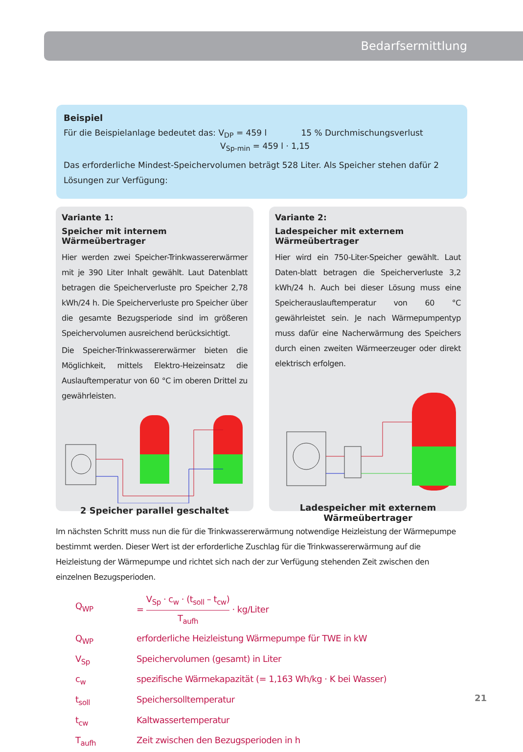Bedarfsermittlung
Beispiel
Für die Beispielanlage bedeutet das: V<sub>DP</sub> = 459 l 15 % Durchmischungsverlust
V<sub>Sp-min</sub> = 459 l · 1,15
Das erforderliche Mindest-Speichervolumen beträgt 528 Liter. Als Speicher stehen dafür 2 Lösungen zur Verfügung:
Variante 1:
Speicher mit internem Wärmeübertrager
Hier werden zwei Speicher-Trinkwassererwärmer mit je 390 Liter Inhalt gewählt. Laut Datenblatt betragen die Speicherverluste pro Speicher 2,78 kWh/24 h. Die Speicherverluste pro Speicher über die gesamte Bezugsperiode sind im größeren Speichervolumen ausreichend berücksichtigt.
Die Speicher-Trinkwassererwärmer bieten die Möglichkeit, mittels Elektro-Heizeinsatz die Auslauftemperatur von 60 °C im oberen Drittel zu gewährleisten.
2 Speicher parallel geschaltet
Variante 2:
Ladespeicher mit externem Wärmeübertrager
Hier wird ein 750-Liter-Speicher gewählt. Laut Daten-blatt betragen die Speicherverluste 3,2 kWh/24 h. Auch bei dieser Lösung muss eine Speicherauslauftemperatur von 60 °C gewährleistet sein. Je nach Wärmepumpentyp muss dafür eine Nacherwärmung des Speichers durch einen zweiten Wärmeerzeuger oder direkt elektrisch erfolgen.
Ladespeicher mit externem
Wärmeübertrager
Im nächsten Schritt muss nun die für die Trinkwassererwärmung notwendige Heizleistung der Wärmepumpe bestimmt werden. Dieser Wert ist der erforderliche Zuschlag für die Trinkwassererwärmung auf die Heizleistung der Wärmepumpe und richtet sich nach der zur Verfügung stehenden Zeit zwischen den einzelnen Bezugsperioden.
| Q<sub>WP</sub> | = V<sub>Sp</sub> · c<sub>w</sub> · (t<sub>soll</sub> – t<sub>cw</sub>) T<sub>aufh</sub> · kg/Liter |
| Q<sub>WP</sub> | erforderliche Heizleistung Wärmepumpe für TWE in kW |
| V<sub>Sp</sub> | Speichervolumen (gesamt) in Liter |
| c<sub>w</sub> | spezifische Wärmekapazität (= 1,163 Wh/kg · K bei Wasser) |
| t<sub>soll</sub> | Speichersolltemperatur |
| t<sub>cw</sub> | Kaltwassertemperatur |
| T<sub>aufh</sub> | Zeit zwischen den Bezugsperioden in h |
21